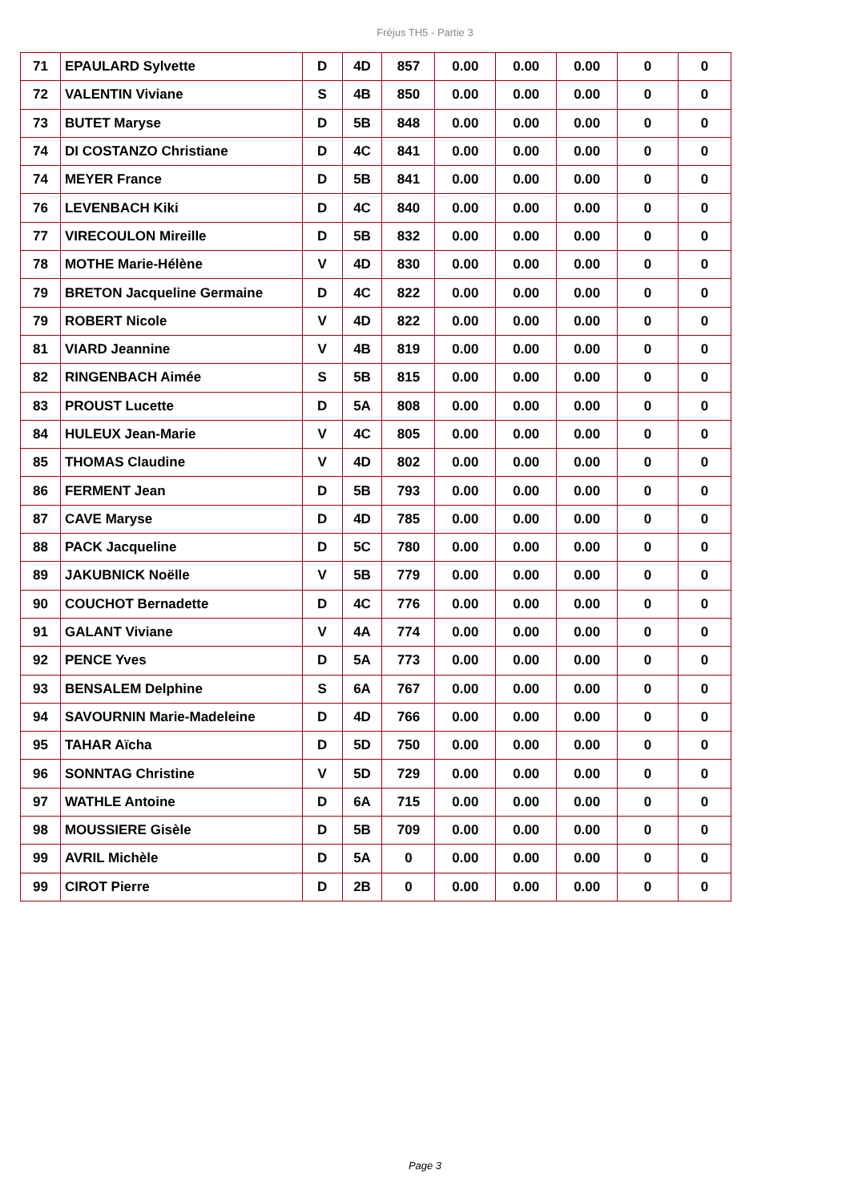Fréjus TH5 - Partie 3
| 71 | EPAULARD Sylvette | D | 4D | 857 | 0.00 | 0.00 | 0.00 | 0 | 0 |
| 72 | VALENTIN Viviane | S | 4B | 850 | 0.00 | 0.00 | 0.00 | 0 | 0 |
| 73 | BUTET Maryse | D | 5B | 848 | 0.00 | 0.00 | 0.00 | 0 | 0 |
| 74 | DI COSTANZO Christiane | D | 4C | 841 | 0.00 | 0.00 | 0.00 | 0 | 0 |
| 74 | MEYER France | D | 5B | 841 | 0.00 | 0.00 | 0.00 | 0 | 0 |
| 76 | LEVENBACH Kiki | D | 4C | 840 | 0.00 | 0.00 | 0.00 | 0 | 0 |
| 77 | VIRECOULON Mireille | D | 5B | 832 | 0.00 | 0.00 | 0.00 | 0 | 0 |
| 78 | MOTHE Marie-Hélène | V | 4D | 830 | 0.00 | 0.00 | 0.00 | 0 | 0 |
| 79 | BRETON Jacqueline Germaine | D | 4C | 822 | 0.00 | 0.00 | 0.00 | 0 | 0 |
| 79 | ROBERT Nicole | V | 4D | 822 | 0.00 | 0.00 | 0.00 | 0 | 0 |
| 81 | VIARD Jeannine | V | 4B | 819 | 0.00 | 0.00 | 0.00 | 0 | 0 |
| 82 | RINGENBACH Aimée | S | 5B | 815 | 0.00 | 0.00 | 0.00 | 0 | 0 |
| 83 | PROUST Lucette | D | 5A | 808 | 0.00 | 0.00 | 0.00 | 0 | 0 |
| 84 | HULEUX Jean-Marie | V | 4C | 805 | 0.00 | 0.00 | 0.00 | 0 | 0 |
| 85 | THOMAS Claudine | V | 4D | 802 | 0.00 | 0.00 | 0.00 | 0 | 0 |
| 86 | FERMENT Jean | D | 5B | 793 | 0.00 | 0.00 | 0.00 | 0 | 0 |
| 87 | CAVE Maryse | D | 4D | 785 | 0.00 | 0.00 | 0.00 | 0 | 0 |
| 88 | PACK Jacqueline | D | 5C | 780 | 0.00 | 0.00 | 0.00 | 0 | 0 |
| 89 | JAKUBNICK Noëlle | V | 5B | 779 | 0.00 | 0.00 | 0.00 | 0 | 0 |
| 90 | COUCHOT Bernadette | D | 4C | 776 | 0.00 | 0.00 | 0.00 | 0 | 0 |
| 91 | GALANT Viviane | V | 4A | 774 | 0.00 | 0.00 | 0.00 | 0 | 0 |
| 92 | PENCE Yves | D | 5A | 773 | 0.00 | 0.00 | 0.00 | 0 | 0 |
| 93 | BENSALEM Delphine | S | 6A | 767 | 0.00 | 0.00 | 0.00 | 0 | 0 |
| 94 | SAVOURNIN Marie-Madeleine | D | 4D | 766 | 0.00 | 0.00 | 0.00 | 0 | 0 |
| 95 | TAHAR Aïcha | D | 5D | 750 | 0.00 | 0.00 | 0.00 | 0 | 0 |
| 96 | SONNTAG Christine | V | 5D | 729 | 0.00 | 0.00 | 0.00 | 0 | 0 |
| 97 | WATHLE Antoine | D | 6A | 715 | 0.00 | 0.00 | 0.00 | 0 | 0 |
| 98 | MOUSSIERE Gisèle | D | 5B | 709 | 0.00 | 0.00 | 0.00 | 0 | 0 |
| 99 | AVRIL Michèle | D | 5A | 0 | 0.00 | 0.00 | 0.00 | 0 | 0 |
| 99 | CIROT Pierre | D | 2B | 0 | 0.00 | 0.00 | 0.00 | 0 | 0 |
Page 3